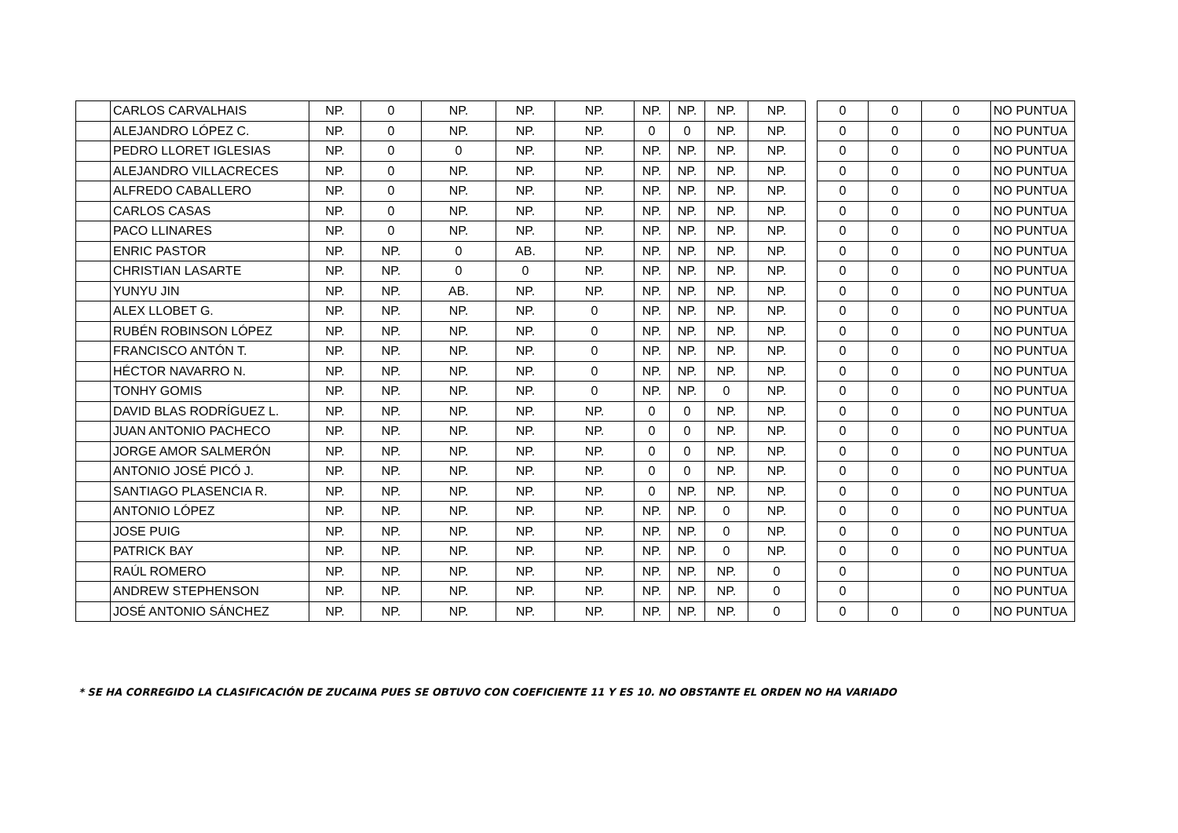| | CARLOS CARVALHAIS | NP. | 0 | NP. | NP. | NP. | NP. | NP. | NP. | NP. |
| | ALEJANDRO LÓPEZ C. | NP. | 0 | NP. | NP. | NP. | 0 | 0 | NP. | NP. |
| | PEDRO LLORET IGLESIAS | NP. | 0 | 0 | NP. | NP. | NP. | NP. | NP. | NP. |
| | ALEJANDRO VILLACRECES | NP. | 0 | NP. | NP. | NP. | NP. | NP. | NP. | NP. |
| | ALFREDO CABALLERO | NP. | 0 | NP. | NP. | NP. | NP. | NP. | NP. | NP. |
| | CARLOS CASAS | NP. | 0 | NP. | NP. | NP. | NP. | NP. | NP. | NP. |
| | PACO LLINARES | NP. | 0 | NP. | NP. | NP. | NP. | NP. | NP. | NP. |
| | ENRIC PASTOR | NP. | NP. | 0 | AB. | NP. | NP. | NP. | NP. | NP. |
| | CHRISTIAN LASARTE | NP. | NP. | 0 | 0 | NP. | NP. | NP. | NP. | NP. |
| | YUNYU JIN | NP. | NP. | AB. | NP. | NP. | NP. | NP. | NP. | NP. |
| | ALEX LLOBET G. | NP. | NP. | NP. | NP. | 0 | NP. | NP. | NP. | NP. |
| | RUBÉN ROBINSON LÓPEZ | NP. | NP. | NP. | NP. | 0 | NP. | NP. | NP. | NP. |
| | FRANCISCO ANTÓN T. | NP. | NP. | NP. | NP. | 0 | NP. | NP. | NP. | NP. |
| | HÉCTOR NAVARRO N. | NP. | NP. | NP. | NP. | 0 | NP. | NP. | NP. | NP. |
| | TONHY GOMIS | NP. | NP. | NP. | NP. | 0 | NP. | NP. | 0 | NP. |
| | DAVID BLAS RODRÍGUEZ L. | NP. | NP. | NP. | NP. | NP. | 0 | 0 | NP. | NP. |
| | JUAN ANTONIO PACHECO | NP. | NP. | NP. | NP. | NP. | 0 | 0 | NP. | NP. |
| | JORGE AMOR SALMERÓN | NP. | NP. | NP. | NP. | NP. | 0 | 0 | NP. | NP. |
| | ANTONIO JOSÉ PICÓ J. | NP. | NP. | NP. | NP. | NP. | 0 | 0 | NP. | NP. |
| | SANTIAGO PLASENCIA R. | NP. | NP. | NP. | NP. | NP. | 0 | NP. | NP. | NP. |
| | ANTONIO LÓPEZ | NP. | NP. | NP. | NP. | NP. | NP. | NP. | 0 | NP. |
| | JOSE PUIG | NP. | NP. | NP. | NP. | NP. | NP. | NP. | 0 | NP. |
| | PATRICK BAY | NP. | NP. | NP. | NP. | NP. | NP. | NP. | 0 | NP. |
| | RAÚL ROMERO | NP. | NP. | NP. | NP. | NP. | NP. | NP. | NP. | 0 |
| | ANDREW STEPHENSON | NP. | NP. | NP. | NP. | NP. | NP. | NP. | NP. | 0 |
| | JOSÉ ANTONIO SÁNCHEZ | NP. | NP. | NP. | NP. | NP. | NP. | NP. | NP. | 0 |
| 0 | 0 | 0 | NO PUNTUA |
| 0 | 0 | 0 | NO PUNTUA |
| 0 | 0 | 0 | NO PUNTUA |
| 0 | 0 | 0 | NO PUNTUA |
| 0 | 0 | 0 | NO PUNTUA |
| 0 | 0 | 0 | NO PUNTUA |
| 0 | 0 | 0 | NO PUNTUA |
| 0 | 0 | 0 | NO PUNTUA |
| 0 | 0 | 0 | NO PUNTUA |
| 0 | 0 | 0 | NO PUNTUA |
| 0 | 0 | 0 | NO PUNTUA |
| 0 | 0 | 0 | NO PUNTUA |
| 0 | 0 | 0 | NO PUNTUA |
| 0 | 0 | 0 | NO PUNTUA |
| 0 | 0 | 0 | NO PUNTUA |
| 0 | 0 | 0 | NO PUNTUA |
| 0 | 0 | 0 | NO PUNTUA |
| 0 | 0 | 0 | NO PUNTUA |
| 0 | 0 | 0 | NO PUNTUA |
| 0 | 0 | 0 | NO PUNTUA |
| 0 | 0 | 0 | NO PUNTUA |
| 0 | 0 | 0 | NO PUNTUA |
| 0 | 0 | 0 | NO PUNTUA |
| 0 | | 0 | NO PUNTUA |
| 0 | | 0 | NO PUNTUA |
| 0 | 0 | 0 | NO PUNTUA |
* SE HA CORREGIDO LA CLASIFICACIÓN DE ZUCAINA PUES SE OBTUVO CON COEFICIENTE 11 Y ES 10. NO OBSTANTE EL ORDEN NO HA VARIADO